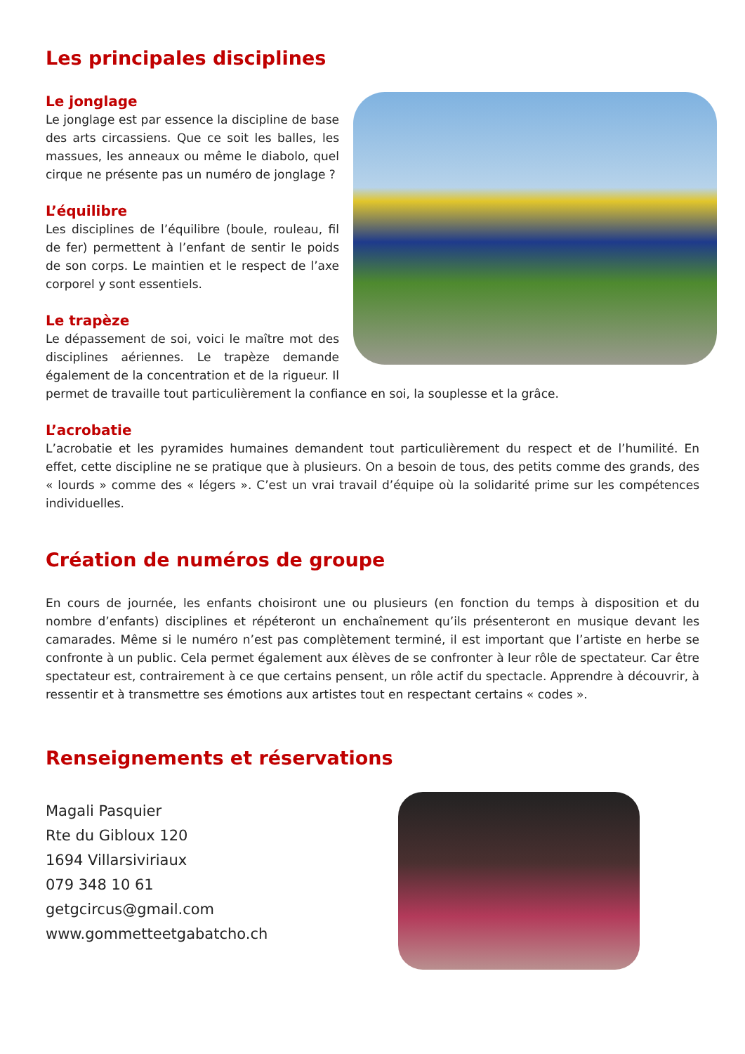Les principales disciplines
Le jonglage
Le jonglage est par essence la discipline de base des arts circassiens. Que ce soit les balles, les massues, les anneaux ou même le diabolo, quel cirque ne présente pas un numéro de jonglage ?
L’équilibre
Les disciplines de l’équilibre (boule, rouleau, fil de fer) permettent à l’enfant de sentir le poids de son corps. Le maintien et le respect de l’axe corporel y sont essentiels.
Le trapèze
Le dépassement de soi, voici le maître mot des disciplines aériennes. Le trapèze demande également de la concentration et de la rigueur. Il permet de travaille tout particulièrement la confiance en soi, la souplesse et la grâce.
L’acrobatie
L’acrobatie et les pyramides humaines demandent tout particulièrement du respect et de l’humilité. En effet, cette discipline ne se pratique que à plusieurs. On a besoin de tous, des petits comme des grands, des « lourds » comme des « légers ». C’est un vrai travail d’équipe où la solidarité prime sur les compétences individuelles.
Création de numéros de groupe
En cours de journée, les enfants choisiront une ou plusieurs (en fonction du temps à disposition et du nombre d’enfants) disciplines et répéteront un enchaînement qu’ils présenteront en musique devant les camarades. Même si le numéro n’est pas complètement terminé, il est important que l’artiste en herbe se confronte à un public. Cela permet également aux élèves de se confronter à leur rôle de spectateur. Car être spectateur est, contrairement à ce que certains pensent, un rôle actif du spectacle. Apprendre à découvrir, à ressentir et à transmettre ses émotions aux artistes tout en respectant certains « codes ».
Renseignements et réservations
Magali Pasquier
Rte du Gibloux 120
1694 Villarsiviriaux
079 348 10 61
getgcircus@gmail.com
www.gommetteetgabatcho.ch